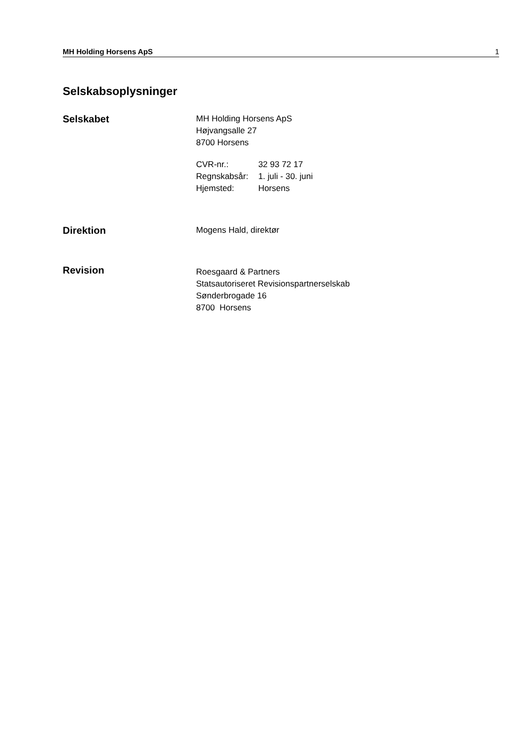MH Holding Horsens ApS 1
Selskabsoplysninger
Selskabet
MH Holding Horsens ApS
Højvangsalle 27
8700 Horsens
| CVR-nr.: | 32 93 72 17 |
| Regnskabsår: | 1. juli - 30. juni |
| Hjemsted: | Horsens |
Direktion
Mogens Hald, direktør
Revision
Roesgaard & Partners
Statsautoriseret Revisionspartnerselskab
Sønderbrogade 16
8700 Horsens